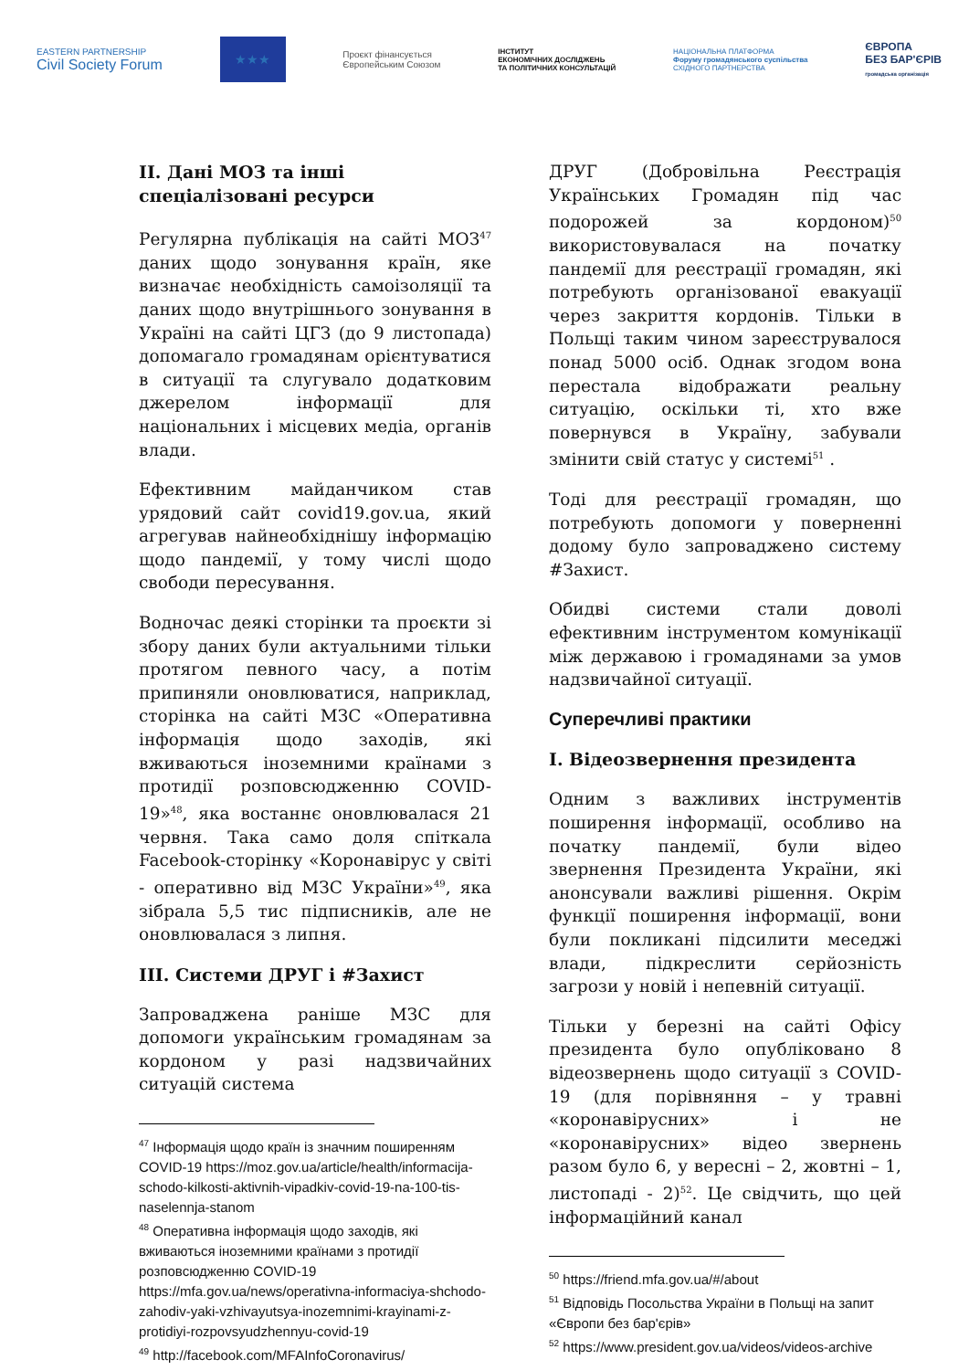EASTERN PARTNERSHIP
Civil Society Forum
★★★
Проєкт фінансується
Європейським Союзом
ІНСТИТУТ
ЕКОНОМІЧНИХ ДОСЛІДЖЕНЬ
ТА ПОЛІТИЧНИХ КОНСУЛЬТАЦІЙ
НАЦІОНАЛЬНА ПЛАТФОРМА
Форуму громадянського суспільства
СХІДНОГО ПАРТНЕРСТВА
ЄВРОПА
БЕЗ БАР'ЄРІВ
громадська організація
II. Дані МОЗ та інші спеціалізовані ресурси
Регулярна публікація на сайті МОЗ<sup>47</sup> даних щодо зонування країн, яке визначає необхідність самоізоляції та даних щодо внутрішнього зонування в Україні на сайті ЦГЗ (до 9 листопада) допомагало громадянам орієнтуватися в ситуації та слугувало додатковим джерелом інформації для національних і місцевих медіа, органів влади.
Ефективним майданчиком став урядовий сайт covid19.gov.ua, який агрегував найнеобхіднішу інформацію щодо пандемії, у тому числі щодо свободи пересування.
Водночас деякі сторінки та проєкти зі збору даних були актуальними тільки протягом певного часу, а потім припиняли оновлюватися, наприклад, сторінка на сайті МЗС «Оперативна інформація щодо заходів, які вживаються іноземними країнами з протидії розповсюдженню COVID-19»<sup>48</sup>, яка востаннє оновлювалася 21 червня. Така само доля спіткала Facebook-сторінку «Коронавірус у світі - оперативно від МЗС України»<sup>49</sup>, яка зібрала 5,5 тис підписників, але не оновлювалася з липня.
III. Системи ДРУГ і #Захист
Запроваджена раніше МЗС для допомоги українським громадянам за кордоном у разі надзвичайних ситуацій система
<sup>47</sup> Інформація щодо країн із значним поширенням COVID-19 https://moz.gov.ua/article/health/informacija-schodo-kilkosti-aktivnih-vipadkiv-covid-19-na-100-tis-naselennja-stanom
<sup>48</sup> Оперативна інформація щодо заходів, які вживаються іноземними країнами з протидії розповсюдженню COVID-19 https://mfa.gov.ua/news/operativna-informaciya-shchodo-zahodiv-yaki-vzhivayutsya-inozemnimi-krayinami-z-protidiyi-rozpovsyudzhennyu-covid-19
<sup>49</sup> http://facebook.com/MFAInfoCoronavirus/
ДРУГ (Добровільна Реєстрація Українських Громадян під час подорожей за кордоном)<sup>50</sup> використовувалася на початку пандемії для реєстрації громадян, які потребують організованої евакуації через закриття кордонів. Тільки в Польщі таким чином зареєструвалося понад 5000 осіб. Однак згодом вона перестала відображати реальну ситуацію, оскільки ті, хто вже повернувся в Україну, забували змінити свій статус у системі<sup>51</sup> .
Тоді для реєстрації громадян, що потребують допомоги у поверненні додому було запроваджено систему #Захист.
Обидві системи стали доволі ефективним інструментом комунікації між державою і громадянами за умов надзвичайної ситуації.
Суперечливі практики
I. Відеозвернення президента
Одним з важливих інструментів поширення інформації, особливо на початку пандемії, були відео звернення Президента України, які анонсували важливі рішення. Окрім функції поширення інформації, вони були покликані підсилити меседжі влади, підкреслити серйозність загрози у новій і непевній ситуації.
Тільки у березні на сайті Офісу президента було опубліковано 8 відеозвернень щодо ситуації з COVID-19 (для порівняння – у травні «коронавірусних» і не «коронавірусних» відео звернень разом було 6, у вересні – 2, жовтні – 1, листопаді - 2)<sup>52</sup>. Це свідчить, що цей інформаційний канал
<sup>50</sup> https://friend.mfa.gov.ua/#/about
<sup>51</sup> Відповідь Посольства України в Польщі на запит «Європи без бар'єрів»
<sup>52</sup> https://www.president.gov.ua/videos/videos-archive